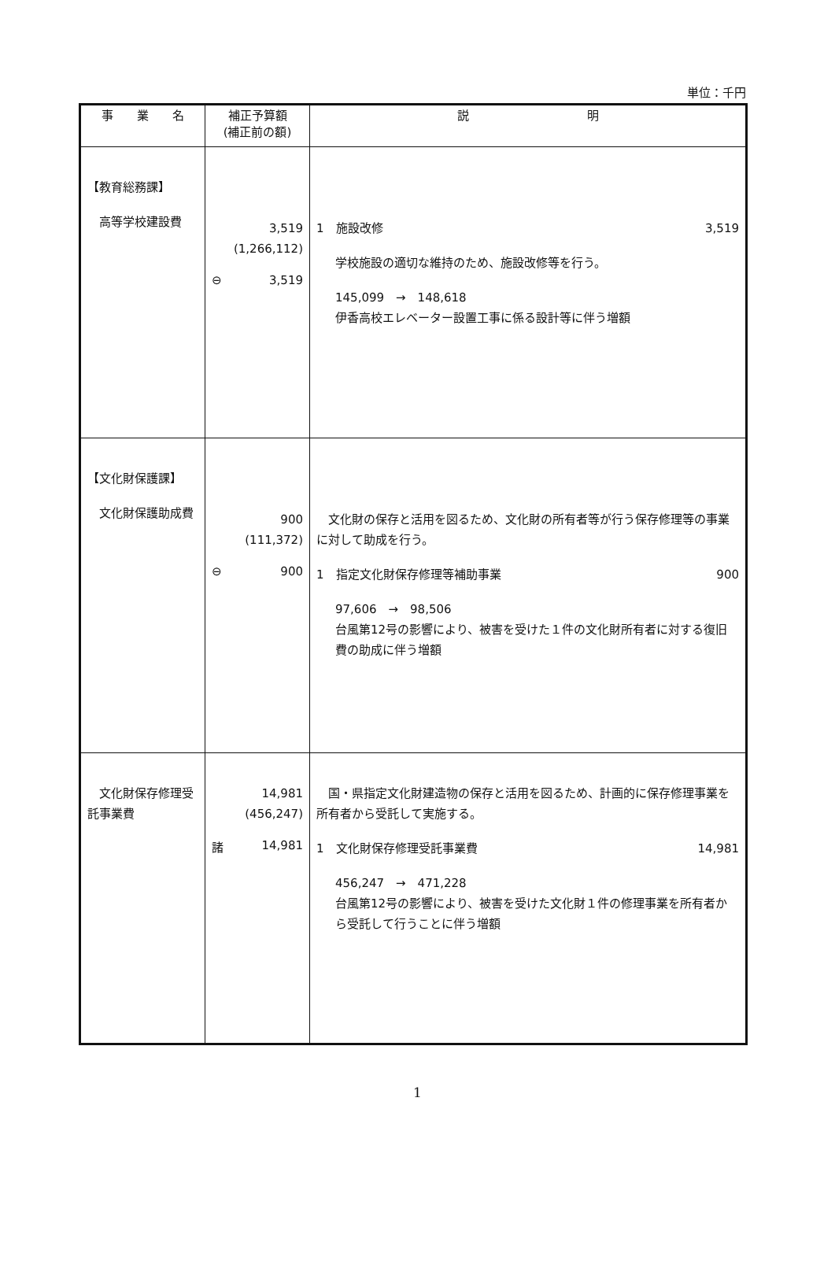単位：千円
| 事 業 名 | 補正予算額 (補正前の額) | 説 明 |
| --- | --- | --- |
| 【教育総務課】 高等学校建設費 | 3,519 (1,266,112) ⊖ 3,519 | 1 施設改修 3,519 学校施設の適切な維持のため、施設改修等を行う。 145,099 → 148,618 伊香高校エレベーター設置工事に係る設計等に伴う増額 |
| 【文化財保護課】 文化財保護助成費 | 900 (111,372) ⊖ 900 | 文化財の保存と活用を図るため、文化財の所有者等が行う保存修理等の事業に対して助成を行う。 1 指定文化財保存修理等補助事業 900 97,606 → 98,506 台風第12号の影響により、被害を受けた１件の文化財所有者に対する復旧費の助成に伴う増額 |
| 文化財保存修理受託事業費 | 14,981 (456,247) 諸 14,981 | 国・県指定文化財建造物の保存と活用を図るため、計画的に保存修理事業を所有者から受託して実施する。 1 文化財保存修理受託事業費 14,981 456,247 → 471,228 台風第12号の影響により、被害を受けた文化財１件の修理事業を所有者から受託して行うことに伴う増額 |
1